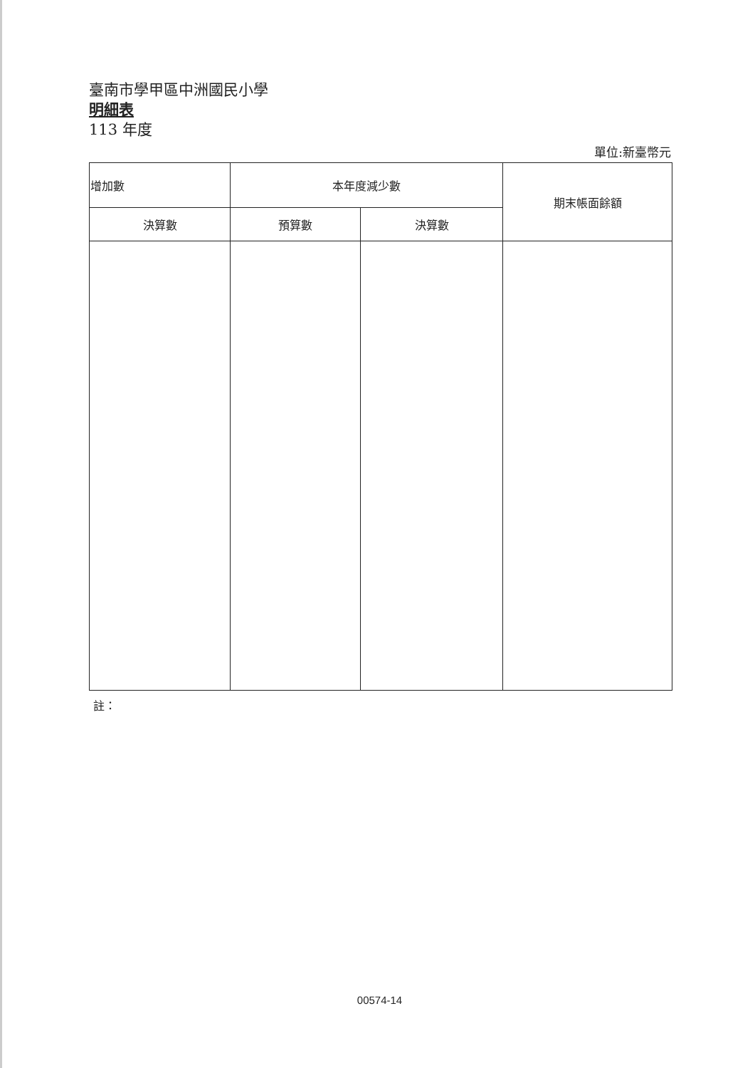臺南市學甲區中洲國民小學
明細表
113 年度
單位:新臺幣元
| 增加數 | 本年度減少數 | | 期末帳面餘額 |
| --- | --- | --- | --- |
| 決算數 | 預算數 | 決算數 | |
註：
00574-14